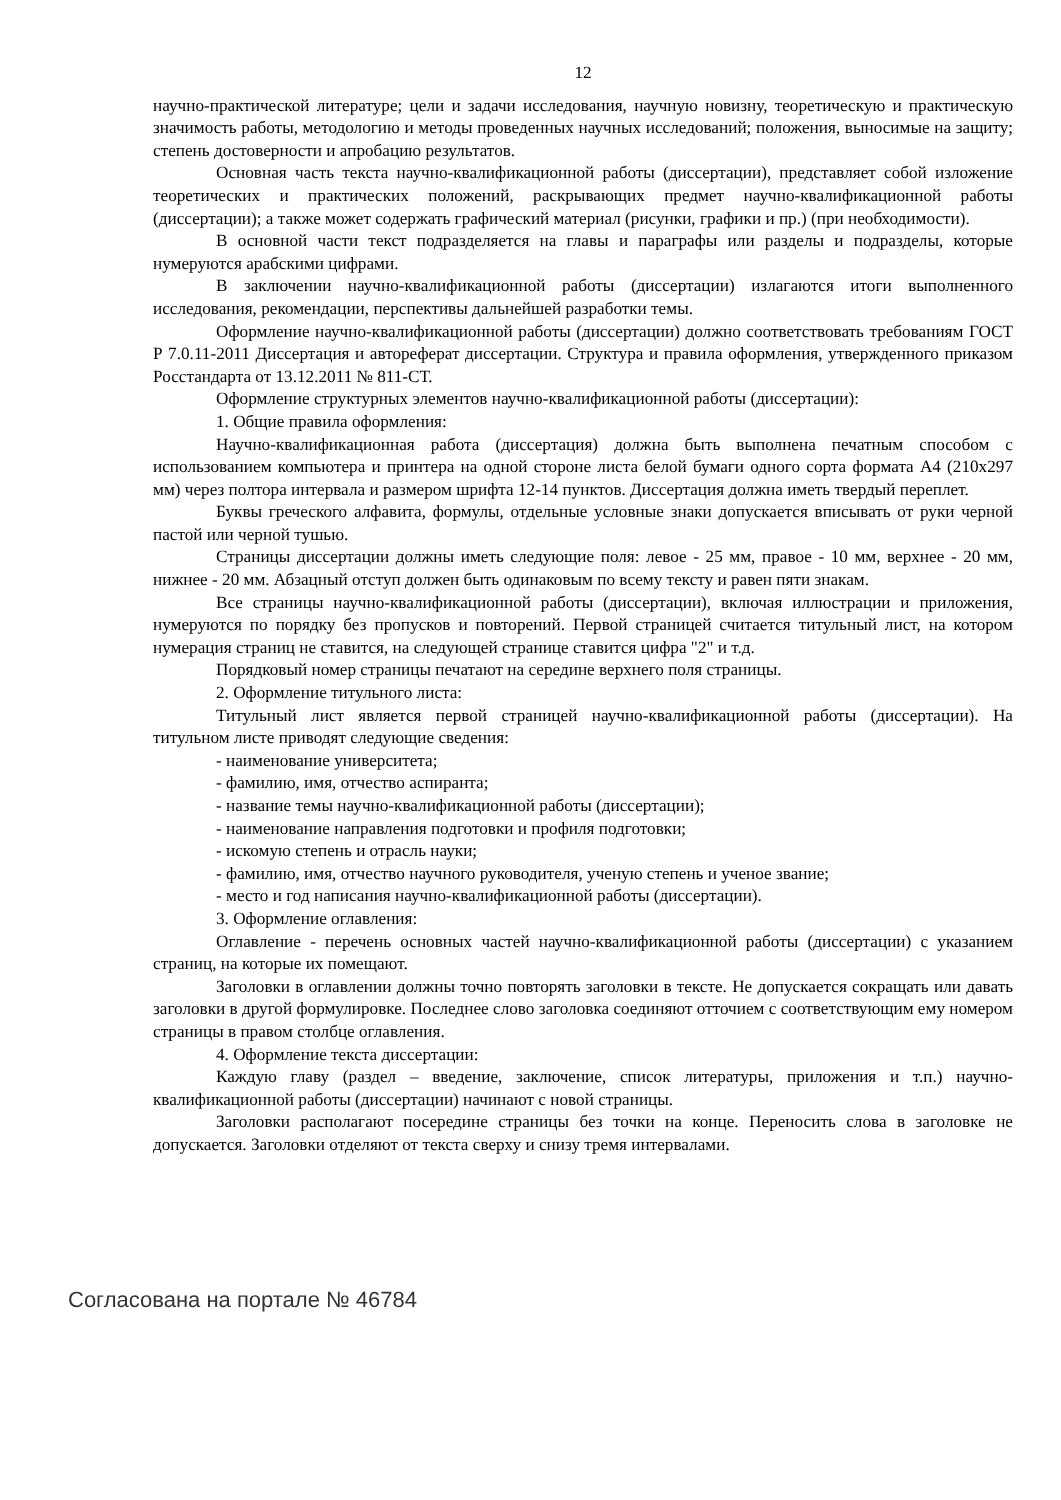12
научно-практической литературе; цели и задачи исследования, научную новизну, теоретическую и практическую значимость работы, методологию и методы проведенных научных исследований; положения, выносимые на защиту; степень достоверности и апробацию результатов.
Основная часть текста научно-квалификационной работы (диссертации), представляет собой изложение теоретических и практических положений, раскрывающих предмет научно-квалификационной работы (диссертации); а также может содержать графический материал (рисунки, графики и пр.) (при необходимости).
В основной части текст подразделяется на главы и параграфы или разделы и подразделы, которые нумеруются арабскими цифрами.
В заключении научно-квалификационной работы (диссертации) излагаются итоги выполненного исследования, рекомендации, перспективы дальнейшей разработки темы.
Оформление научно-квалификационной работы (диссертации) должно соответствовать требованиям ГОСТ Р 7.0.11-2011 Диссертация и автореферат диссертации. Структура и правила оформления, утвержденного приказом Росстандарта от 13.12.2011 № 811-СТ.
Оформление структурных элементов научно-квалификационной работы (диссертации):
1. Общие правила оформления:
Научно-квалификационная работа (диссертация) должна быть выполнена печатным способом с использованием компьютера и принтера на одной стороне листа белой бумаги одного сорта формата А4 (210х297 мм) через полтора интервала и размером шрифта 12-14 пунктов. Диссертация должна иметь твердый переплет.
Буквы греческого алфавита, формулы, отдельные условные знаки допускается вписывать от руки черной пастой или черной тушью.
Страницы диссертации должны иметь следующие поля: левое - 25 мм, правое - 10 мм, верхнее - 20 мм, нижнее - 20 мм. Абзацный отступ должен быть одинаковым по всему тексту и равен пяти знакам.
Все страницы научно-квалификационной работы (диссертации), включая иллюстрации и приложения, нумеруются по порядку без пропусков и повторений. Первой страницей считается титульный лист, на котором нумерация страниц не ставится, на следующей странице ставится цифра "2" и т.д.
Порядковый номер страницы печатают на середине верхнего поля страницы.
2. Оформление титульного листа:
Титульный лист является первой страницей научно-квалификационной работы (диссертации). На титульном листе приводят следующие сведения:
- наименование университета;
- фамилию, имя, отчество аспиранта;
- название темы научно-квалификационной работы (диссертации);
- наименование направления подготовки и профиля подготовки;
- искомую степень и отрасль науки;
- фамилию, имя, отчество научного руководителя, ученую степень и ученое звание;
- место и год написания научно-квалификационной работы (диссертации).
3. Оформление оглавления:
Оглавление - перечень основных частей научно-квалификационной работы (диссертации) с указанием страниц, на которые их помещают.
Заголовки в оглавлении должны точно повторять заголовки в тексте. Не допускается сокращать или давать заголовки в другой формулировке. Последнее слово заголовка соединяют отточием с соответствующим ему номером страницы в правом столбце оглавления.
4. Оформление текста диссертации:
Каждую главу (раздел – введение, заключение, список литературы, приложения и т.п.) научно-квалификационной работы (диссертации) начинают с новой страницы.
Заголовки располагают посередине страницы без точки на конце. Переносить слова в заголовке не допускается. Заголовки отделяют от текста сверху и снизу тремя интервалами.
Согласована на портале № 46784